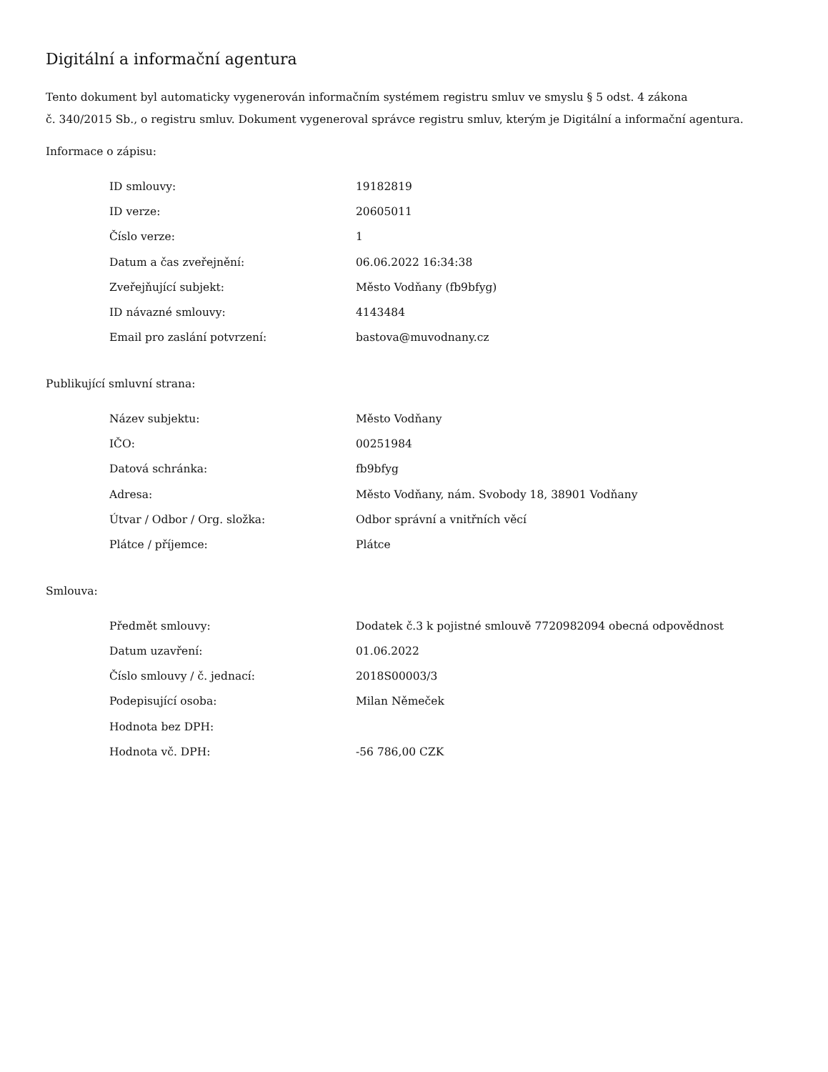Digitální a informační agentura
Tento dokument byl automaticky vygenerován informačním systémem registru smluv ve smyslu § 5 odst. 4 zákona
č. 340/2015 Sb., o registru smluv. Dokument vygeneroval správce registru smluv, kterým je Digitální a informační agentura.
Informace o zápisu:
| ID smlouvy: | 19182819 |
| ID verze: | 20605011 |
| Číslo verze: | 1 |
| Datum a čas zveřejnění: | 06.06.2022 16:34:38 |
| Zveřejňující subjekt: | Město Vodňany (fb9bfyg) |
| ID návazné smlouvy: | 4143484 |
| Email pro zaslání potvrzení: | bastova@muvodnany.cz |
Publikující smluvní strana:
| Název subjektu: | Město Vodňany |
| IČO: | 00251984 |
| Datová schránka: | fb9bfyg |
| Adresa: | Město Vodňany, nám. Svobody 18, 38901 Vodňany |
| Útvar / Odbor / Org. složka: | Odbor správní a vnitřních věcí |
| Plátce / příjemce: | Plátce |
Smlouva:
| Předmět smlouvy: | Dodatek č.3 k pojistné smlouvě 7720982094 obecná odpovědnost |
| Datum uzavření: | 01.06.2022 |
| Číslo smlouvy / č. jednací: | 2018S00003/3 |
| Podepisující osoba: | Milan Němeček |
| Hodnota bez DPH: | |
| Hodnota vč. DPH: | -56 786,00 CZK |